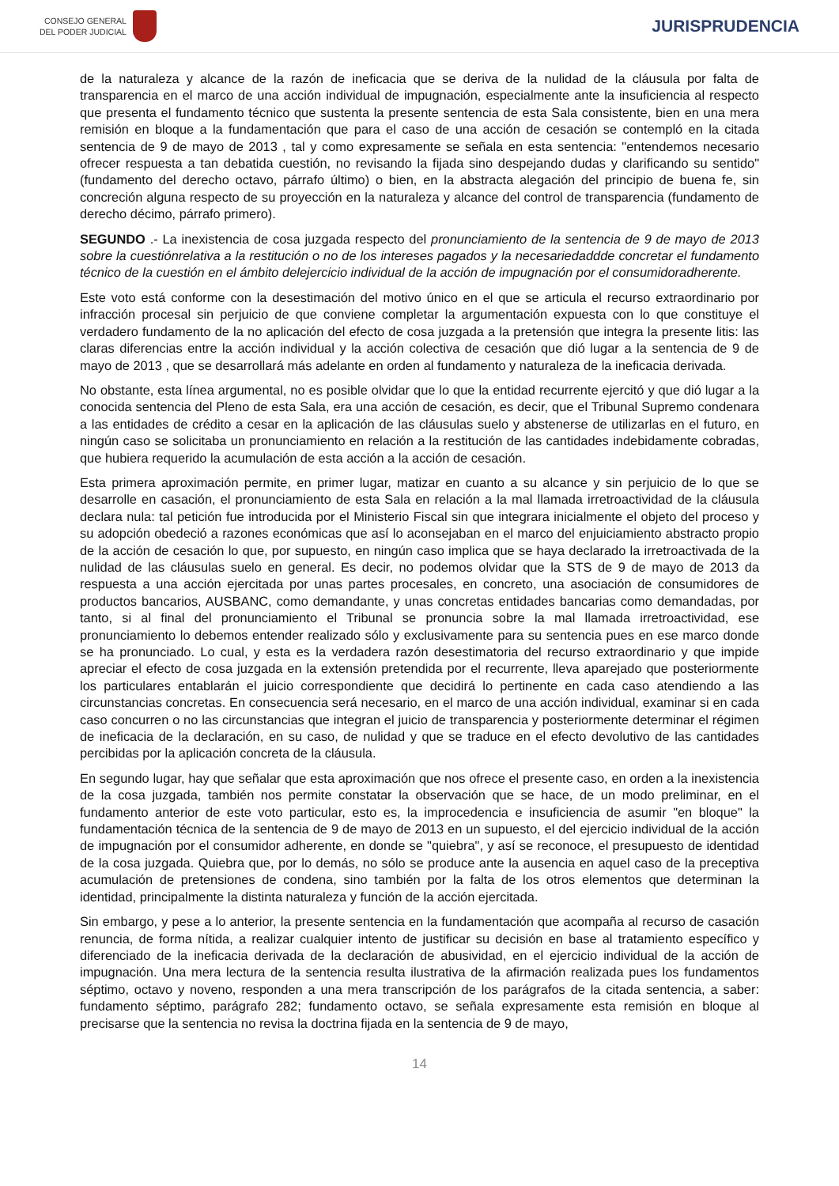CONSEJO GENERAL
DEL PODER JUDICIAL
JURISPRUDENCIA
de la naturaleza y alcance de la razón de ineficacia que se deriva de la nulidad de la cláusula por falta de transparencia en el marco de una acción individual de impugnación, especialmente ante la insuficiencia al respecto que presenta el fundamento técnico que sustenta la presente sentencia de esta Sala consistente, bien en una mera remisión en bloque a la fundamentación que para el caso de una acción de cesación se contempló en la citada sentencia de 9 de mayo de 2013 , tal y como expresamente se señala en esta sentencia: "entendemos necesario ofrecer respuesta a tan debatida cuestión, no revisando la fijada sino despejando dudas y clarificando su sentido" (fundamento del derecho octavo, párrafo último) o bien, en la abstracta alegación del principio de buena fe, sin concreción alguna respecto de su proyección en la naturaleza y alcance del control de transparencia (fundamento de derecho décimo, párrafo primero).
SEGUNDO .- La inexistencia de cosa juzgada respecto del pronunciamiento de la sentencia de 9 de mayo de 2013 sobre la cuestiónrelativa a la restitución o no de los intereses pagados y la necesariedaddde concretar el fundamento técnico de la cuestión en el ámbito delejercicio individual de la acción de impugnación por el consumidoradherente.
Este voto está conforme con la desestimación del motivo único en el que se articula el recurso extraordinario por infracción procesal sin perjuicio de que conviene completar la argumentación expuesta con lo que constituye el verdadero fundamento de la no aplicación del efecto de cosa juzgada a la pretensión que integra la presente litis: las claras diferencias entre la acción individual y la acción colectiva de cesación que dió lugar a la sentencia de 9 de mayo de 2013 , que se desarrollará más adelante en orden al fundamento y naturaleza de la ineficacia derivada.
No obstante, esta línea argumental, no es posible olvidar que lo que la entidad recurrente ejercitó y que dió lugar a la conocida sentencia del Pleno de esta Sala, era una acción de cesación, es decir, que el Tribunal Supremo condenara a las entidades de crédito a cesar en la aplicación de las cláusulas suelo y abstenerse de utilizarlas en el futuro, en ningún caso se solicitaba un pronunciamiento en relación a la restitución de las cantidades indebidamente cobradas, que hubiera requerido la acumulación de esta acción a la acción de cesación.
Esta primera aproximación permite, en primer lugar, matizar en cuanto a su alcance y sin perjuicio de lo que se desarrolle en casación, el pronunciamiento de esta Sala en relación a la mal llamada irretroactividad de la cláusula declara nula: tal petición fue introducida por el Ministerio Fiscal sin que integrara inicialmente el objeto del proceso y su adopción obedeció a razones económicas que así lo aconsejaban en el marco del enjuiciamiento abstracto propio de la acción de cesación lo que, por supuesto, en ningún caso implica que se haya declarado la irretroactivada de la nulidad de las cláusulas suelo en general. Es decir, no podemos olvidar que la STS de 9 de mayo de 2013 da respuesta a una acción ejercitada por unas partes procesales, en concreto, una asociación de consumidores de productos bancarios, AUSBANC, como demandante, y unas concretas entidades bancarias como demandadas, por tanto, si al final del pronunciamiento el Tribunal se pronuncia sobre la mal llamada irretroactividad, ese pronunciamiento lo debemos entender realizado sólo y exclusivamente para su sentencia pues en ese marco donde se ha pronunciado. Lo cual, y esta es la verdadera razón desestimatoria del recurso extraordinario y que impide apreciar el efecto de cosa juzgada en la extensión pretendida por el recurrente, lleva aparejado que posteriormente los particulares entablarán el juicio correspondiente que decidirá lo pertinente en cada caso atendiendo a las circunstancias concretas. En consecuencia será necesario, en el marco de una acción individual, examinar si en cada caso concurren o no las circunstancias que integran el juicio de transparencia y posteriormente determinar el régimen de ineficacia de la declaración, en su caso, de nulidad y que se traduce en el efecto devolutivo de las cantidades percibidas por la aplicación concreta de la cláusula.
En segundo lugar, hay que señalar que esta aproximación que nos ofrece el presente caso, en orden a la inexistencia de la cosa juzgada, también nos permite constatar la observación que se hace, de un modo preliminar, en el fundamento anterior de este voto particular, esto es, la improcedencia e insuficiencia de asumir "en bloque" la fundamentación técnica de la sentencia de 9 de mayo de 2013 en un supuesto, el del ejercicio individual de la acción de impugnación por el consumidor adherente, en donde se "quiebra", y así se reconoce, el presupuesto de identidad de la cosa juzgada. Quiebra que, por lo demás, no sólo se produce ante la ausencia en aquel caso de la preceptiva acumulación de pretensiones de condena, sino también por la falta de los otros elementos que determinan la identidad, principalmente la distinta naturaleza y función de la acción ejercitada.
Sin embargo, y pese a lo anterior, la presente sentencia en la fundamentación que acompaña al recurso de casación renuncia, de forma nítida, a realizar cualquier intento de justificar su decisión en base al tratamiento específico y diferenciado de la ineficacia derivada de la declaración de abusividad, en el ejercicio individual de la acción de impugnación. Una mera lectura de la sentencia resulta ilustrativa de la afirmación realizada pues los fundamentos séptimo, octavo y noveno, responden a una mera transcripción de los parágrafos de la citada sentencia, a saber: fundamento séptimo, parágrafo 282; fundamento octavo, se señala expresamente esta remisión en bloque al precisarse que la sentencia no revisa la doctrina fijada en la sentencia de 9 de mayo,
14